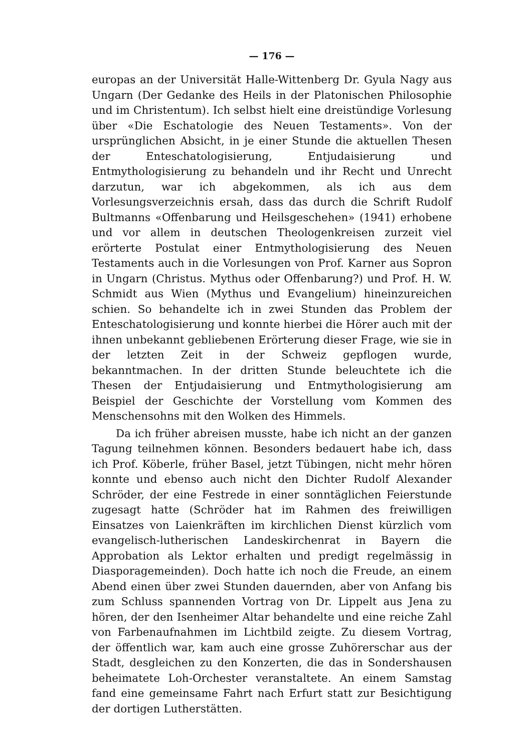— 176 —
europas an der Universität Halle-Wittenberg Dr. Gyula Nagy aus Ungarn (Der Gedanke des Heils in der Platonischen Philosophie und im Christentum). Ich selbst hielt eine dreistündige Vorlesung über «Die Eschatologie des Neuen Testaments». Von der ursprünglichen Absicht, in je einer Stunde die aktuellen Thesen der Enteschatologisierung, Entjudaisierung und Entmythologisierung zu behandeln und ihr Recht und Unrecht darzutun, war ich abgekommen, als ich aus dem Vorlesungsverzeichnis ersah, dass das durch die Schrift Rudolf Bultmanns «Offenbarung und Heilsgeschehen» (1941) erhobene und vor allem in deutschen Theologenkreisen zurzeit viel erörterte Postulat einer Entmythologisierung des Neuen Testaments auch in die Vorlesungen von Prof. Karner aus Sopron in Ungarn (Christus. Mythus oder Offenbarung?) und Prof. H. W. Schmidt aus Wien (Mythus und Evangelium) hineinzureichen schien. So behandelte ich in zwei Stunden das Problem der Enteschatologisierung und konnte hierbei die Hörer auch mit der ihnen unbekannt gebliebenen Erörterung dieser Frage, wie sie in der letzten Zeit in der Schweiz gepflogen wurde, bekanntmachen. In der dritten Stunde beleuchtete ich die Thesen der Entjudaisierung und Entmythologisierung am Beispiel der Geschichte der Vorstellung vom Kommen des Menschensohns mit den Wolken des Himmels.
Da ich früher abreisen musste, habe ich nicht an der ganzen Tagung teilnehmen können. Besonders bedauert habe ich, dass ich Prof. Köberle, früher Basel, jetzt Tübingen, nicht mehr hören konnte und ebenso auch nicht den Dichter Rudolf Alexander Schröder, der eine Festrede in einer sonntäglichen Feierstunde zugesagt hatte (Schröder hat im Rahmen des freiwilligen Einsatzes von Laienkräften im kirchlichen Dienst kürzlich vom evangelisch-lutherischen Landeskirchenrat in Bayern die Approbation als Lektor erhalten und predigt regelmässig in Diasporagemeinden). Doch hatte ich noch die Freude, an einem Abend einen über zwei Stunden dauernden, aber von Anfang bis zum Schluss spannenden Vortrag von Dr. Lippelt aus Jena zu hören, der den Isenheimer Altar behandelte und eine reiche Zahl von Farbenaufnahmen im Lichtbild zeigte. Zu diesem Vortrag, der öffentlich war, kam auch eine grosse Zuhörerschar aus der Stadt, desgleichen zu den Konzerten, die das in Sondershausen beheimatete Loh-Orchester veranstaltete. An einem Samstag fand eine gemeinsame Fahrt nach Erfurt statt zur Besichtigung der dortigen Lutherstätten.